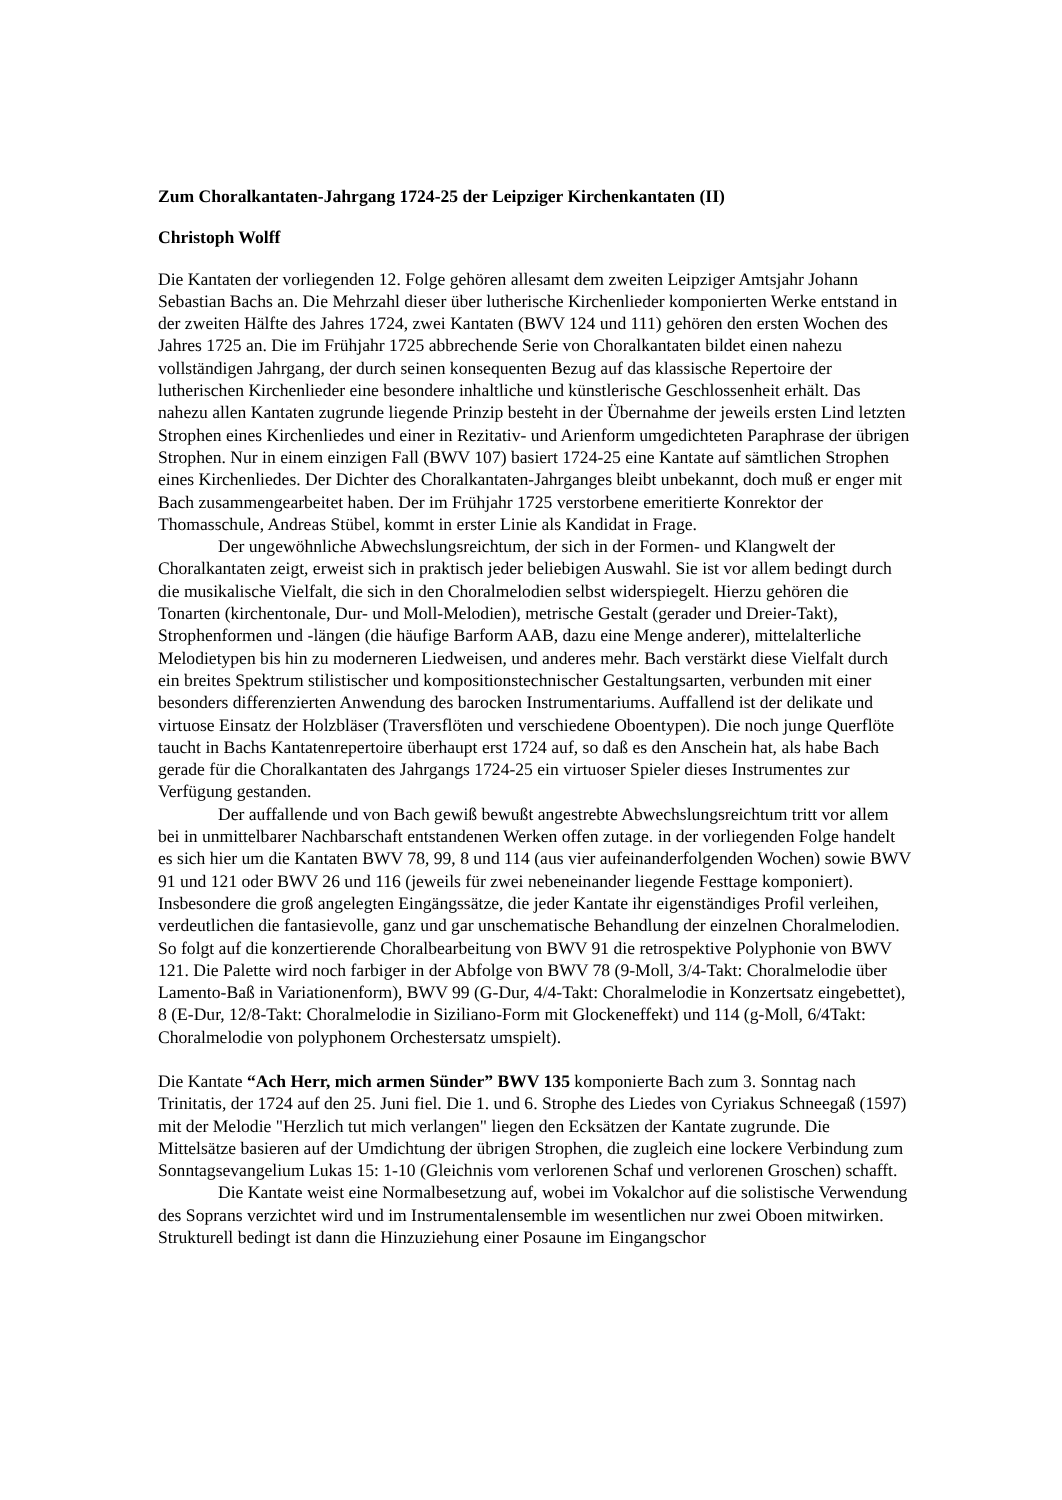Zum Choralkantaten-Jahrgang 1724-25 der Leipziger Kirchenkantaten (II)
Christoph Wolff
Die Kantaten der vorliegenden 12. Folge gehören allesamt dem zweiten Leipziger Amtsjahr Johann Sebastian Bachs an. Die Mehrzahl dieser über lutherische Kirchenlieder komponierten Werke entstand in der zweiten Hälfte des Jahres 1724, zwei Kantaten (BWV 124 und 111) gehören den ersten Wochen des Jahres 1725 an. Die im Frühjahr 1725 abbrechende Serie von Choralkantaten bildet einen nahezu vollständigen Jahrgang, der durch seinen konsequenten Bezug auf das klassische Repertoire der lutherischen Kirchenlieder eine besondere inhaltliche und künstlerische Geschlossenheit erhält. Das nahezu allen Kantaten zugrunde liegende Prinzip besteht in der Übernahme der jeweils ersten Lind letzten Strophen eines Kirchenliedes und einer in Rezitativ- und Arienform umgedichteten Paraphrase der übrigen Strophen. Nur in einem einzigen Fall (BWV 107) basiert 1724-25 eine Kantate auf sämtlichen Strophen eines Kirchenliedes. Der Dichter des Choralkantaten-Jahrganges bleibt unbekannt, doch muß er enger mit Bach zusammengearbeitet haben. Der im Frühjahr 1725 verstorbene emeritierte Konrektor der Thomasschule, Andreas Stübel, kommt in erster Linie als Kandidat in Frage.
Der ungewöhnliche Abwechslungsreichtum, der sich in der Formen- und Klangwelt der Choralkantaten zeigt, erweist sich in praktisch jeder beliebigen Auswahl. Sie ist vor allem bedingt durch die musikalische Vielfalt, die sich in den Choralmelodien selbst widerspiegelt. Hierzu gehören die Tonarten (kirchentonale, Dur- und Moll-Melodien), metrische Gestalt (gerader und Dreier-Takt), Strophenformen und -längen (die häufige Barform AAB, dazu eine Menge anderer), mittelalterliche Melodietypen bis hin zu moderneren Liedweisen, und anderes mehr. Bach verstärkt diese Vielfalt durch ein breites Spektrum stilistischer und kompositionstechnischer Gestaltungsarten, verbunden mit einer besonders differenzierten Anwendung des barocken Instrumentariums. Auffallend ist der delikate und virtuose Einsatz der Holzbläser (Traversflöten und verschiedene Oboentypen). Die noch junge Querflöte taucht in Bachs Kantatenrepertoire überhaupt erst 1724 auf, so daß es den Anschein hat, als habe Bach gerade für die Choralkantaten des Jahrgangs 1724-25 ein virtuoser Spieler dieses Instrumentes zur Verfügung gestanden.
Der auffallende und von Bach gewiß bewußt angestrebte Abwechslungsreichtum tritt vor allem bei in unmittelbarer Nachbarschaft entstandenen Werken offen zutage. in der vorliegenden Folge handelt es sich hier um die Kantaten BWV 78, 99, 8 und 114 (aus vier aufeinanderfolgenden Wochen) sowie BWV 91 und 121 oder BWV 26 und 116 (jeweils für zwei nebeneinander liegende Festtage komponiert). Insbesondere die groß angelegten Eingängssätze, die jeder Kantate ihr eigenständiges Profil verleihen, verdeutlichen die fantasievolle, ganz und gar unschematische Behandlung der einzelnen Choralmelodien. So folgt auf die konzertierende Choralbearbeitung von BWV 91 die retrospektive Polyphonie von BWV 121. Die Palette wird noch farbiger in der Abfolge von BWV 78 (9-Moll, 3/4-Takt: Choralmelodie über Lamento-Baß in Variationenform), BWV 99 (G-Dur, 4/4-Takt: Choralmelodie in Konzertsatz eingebettet), 8 (E-Dur, 12/8-Takt: Choralmelodie in Siziliano-Form mit Glockeneffekt) und 114 (g-Moll, 6/4Takt: Choralmelodie von polyphonem Orchestersatz umspielt).
Die Kantate “Ach Herr, mich armen Sünder” BWV 135 komponierte Bach zum 3. Sonntag nach Trinitatis, der 1724 auf den 25. Juni fiel. Die 1. und 6. Strophe des Liedes von Cyriakus Schneegaß (1597) mit der Melodie "Herzlich tut mich verlangen" liegen den Ecksätzen der Kantate zugrunde. Die Mittelsätze basieren auf der Umdichtung der übrigen Strophen, die zugleich eine lockere Verbindung zum Sonntagsevangelium Lukas 15: 1-10 (Gleichnis vom verlorenen Schaf und verlorenen Groschen) schafft.
Die Kantate weist eine Normalbesetzung auf, wobei im Vokalchor auf die solistische Verwendung des Soprans verzichtet wird und im Instrumentalensemble im wesentlichen nur zwei Oboen mitwirken. Strukturell bedingt ist dann die Hinzuziehung einer Posaune im Eingangschor